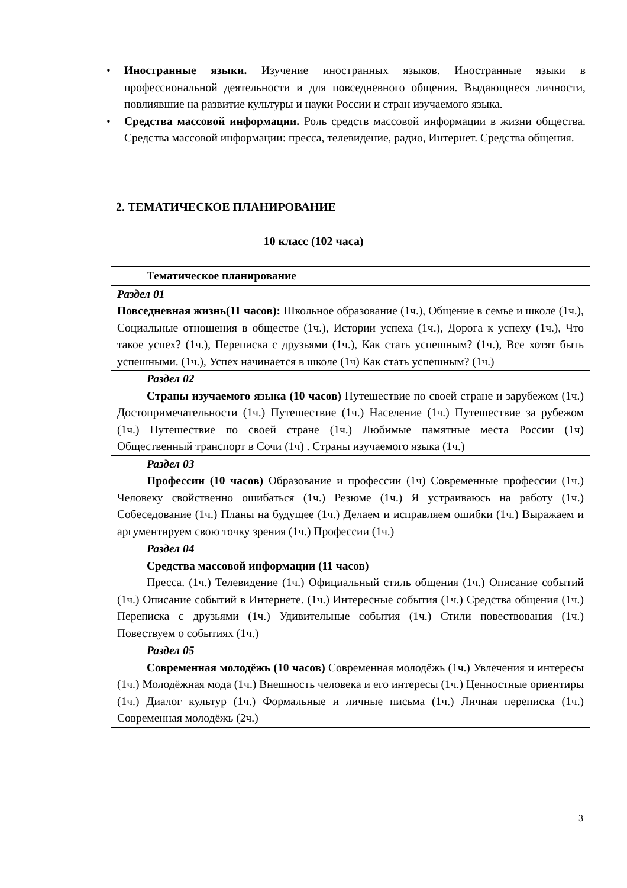• Иностранные языки. Изучение иностранных языков. Иностранные языки в профессиональной деятельности и для повседневного общения. Выдающиеся личности, повлиявшие на развитие культуры и науки России и стран изучаемого языка.
• Средства массовой информации. Роль средств массовой информации в жизни общества. Средства массовой информации: пресса, телевидение, радио, Интернет. Средства общения.
2. ТЕМАТИЧЕСКОЕ ПЛАНИРОВАНИЕ
10 класс (102 часа)
| Тематическое планирование |
| --- |
| Раздел 01 Повседневная жизнь(11 часов): Школьное образование (1ч.), Общение в семье и школе (1ч.), Социальные отношения в обществе (1ч.), Истории успеха (1ч.), Дорога к успеху (1ч.), Что такое успех? (1ч.), Переписка с друзьями (1ч.), Как стать успешным? (1ч.), Все хотят быть успешными. (1ч.), Успех начинается в школе (1ч) Как стать успешным? (1ч.) |
| Раздел 02 Страны изучаемого языка (10 часов) Путешествие по своей стране и зарубежом (1ч.) Достопримечательности (1ч.) Путешествие (1ч.) Население (1ч.) Путешествие за рубежом (1ч.) Путешествие по своей стране (1ч.) Любимые памятные места России (1ч) Общественный транспорт в Сочи (1ч) . Страны изучаемого языка (1ч.) |
| Раздел 03 Профессии (10 часов) Образование и профессии (1ч) Современные профессии (1ч.) Человеку свойственно ошибаться (1ч.) Резюме (1ч.) Я устраиваюсь на работу (1ч.) Собеседование (1ч.) Планы на будущее (1ч.) Делаем и исправляем ошибки (1ч.) Выражаем и аргументируем свою точку зрения (1ч.) Профессии (1ч.) |
| Раздел 04 Средства массовой информации (11 часов) Пресса. (1ч.) Телевидение (1ч.) Официальный стиль общения (1ч.) Описание событий (1ч.) Описание событий в Интернете. (1ч.) Интересные события (1ч.) Средства общения (1ч.) Переписка с друзьями (1ч.) Удивительные события (1ч.) Стили повествования (1ч.) Повествуем о событиях (1ч.) |
| Раздел 05 Современная молодёжь (10 часов) Современная молодёжь (1ч.) Увлечения и интересы (1ч.) Молодёжная мода (1ч.) Внешность человека и его интересы (1ч.) Ценностные ориентиры (1ч.) Диалог культур (1ч.) Формальные и личные письма (1ч.) Личная переписка (1ч.) Современная молодёжь (2ч.) |
3